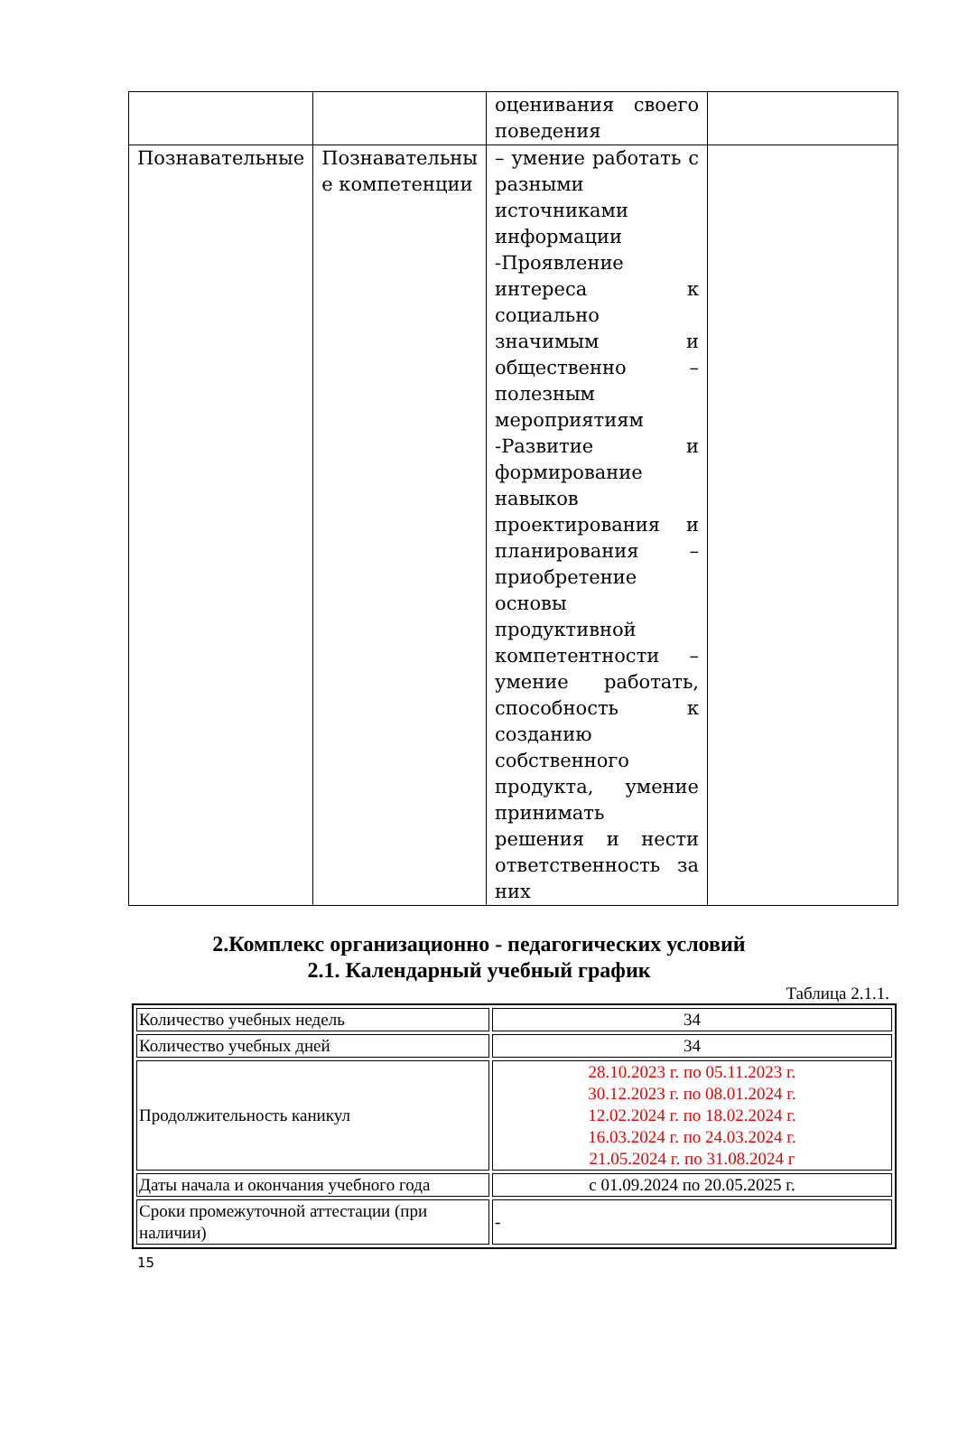| | | оценивания своего поведения | |
| Познавательные | Познавательны е компетенции | – умение работать с разными источниками информации -Проявление интереса к социально значимым и общественно – полезным мероприятиям -Развитие и формирование навыков проектирования и планирования – приобретение основы продуктивной компетентности – умение работать, способность к созданию собственного продукта, умение принимать решения и нести ответственность за них | |
2.Комплекс организационно - педагогических условий
2.1. Календарный учебный график
Таблица 2.1.1.
| Количество учебных недель | 34 |
| Количество учебных дней | 34 |
| Продолжительность каникул | 28.10.2023 г. по 05.11.2023 г. 30.12.2023 г. по 08.01.2024 г. 12.02.2024 г. по 18.02.2024 г. 16.03.2024 г. по 24.03.2024 г. 21.05.2024 г. по 31.08.2024 г |
| Даты начала и окончания учебного года | с 01.09.2024 по 20.05.2025 г. |
| Сроки промежуточной аттестации (при наличии) | - |
15